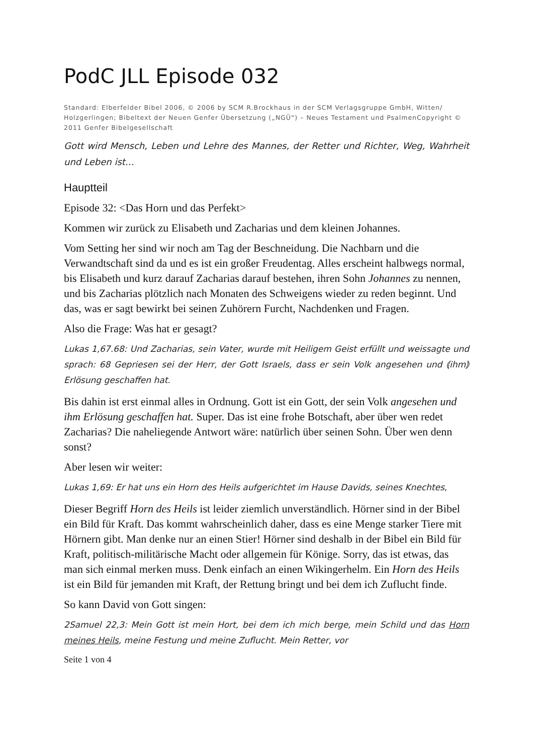PodC JLL Episode 032
Standard: Elberfelder Bibel 2006, © 2006 by SCM R.Brockhaus in der SCM Verlagsgruppe GmbH, Witten/ Holzgerlingen; Bibeltext der Neuen Genfer Übersetzung („NGÜ“) – Neues Testament und PsalmenCopyright © 2011 Genfer Bibelgesellschaft
Gott wird Mensch, Leben und Lehre des Mannes, der Retter und Richter, Weg, Wahrheit und Leben ist…
Hauptteil
Episode 32: <Das Horn und das Perfekt>
Kommen wir zurück zu Elisabeth und Zacharias und dem kleinen Johannes.
Vom Setting her sind wir noch am Tag der Beschneidung. Die Nachbarn und die Verwandtschaft sind da und es ist ein großer Freudentag. Alles erscheint halbwegs normal, bis Elisabeth und kurz darauf Zacharias darauf bestehen, ihren Sohn Johannes zu nennen, und bis Zacharias plötzlich nach Monaten des Schweigens wieder zu reden beginnt. Und das, was er sagt bewirkt bei seinen Zuhörern Furcht, Nachdenken und Fragen.
Also die Frage: Was hat er gesagt?
Lukas 1,67.68: Und Zacharias, sein Vater, wurde mit Heiligem Geist erfüllt und weissagte und sprach: 68 Gepriesen sei der Herr, der Gott Israels, dass er sein Volk angesehen und ⦅ihm⦆ Erlösung geschaffen hat.
Bis dahin ist erst einmal alles in Ordnung. Gott ist ein Gott, der sein Volk angesehen und ihm Erlösung geschaffen hat. Super. Das ist eine frohe Botschaft, aber über wen redet Zacharias? Die naheliegende Antwort wäre: natürlich über seinen Sohn. Über wen denn sonst?
Aber lesen wir weiter:
Lukas 1,69: Er hat uns ein Horn des Heils aufgerichtet im Hause Davids, seines Knechtes,
Dieser Begriff Horn des Heils ist leider ziemlich unverständlich. Hörner sind in der Bibel ein Bild für Kraft. Das kommt wahrscheinlich daher, dass es eine Menge starker Tiere mit Hörnern gibt. Man denke nur an einen Stier! Hörner sind deshalb in der Bibel ein Bild für Kraft, politisch-militärische Macht oder allgemein für Könige. Sorry, das ist etwas, das man sich einmal merken muss. Denk einfach an einen Wikingerhelm. Ein Horn des Heils ist ein Bild für jemanden mit Kraft, der Rettung bringt und bei dem ich Zuflucht finde.
So kann David von Gott singen:
2Samuel 22,3: Mein Gott ist mein Hort, bei dem ich mich berge, mein Schild und das Horn meines Heils, meine Festung und meine Zuflucht. Mein Retter, vor
Seite 1 von 4